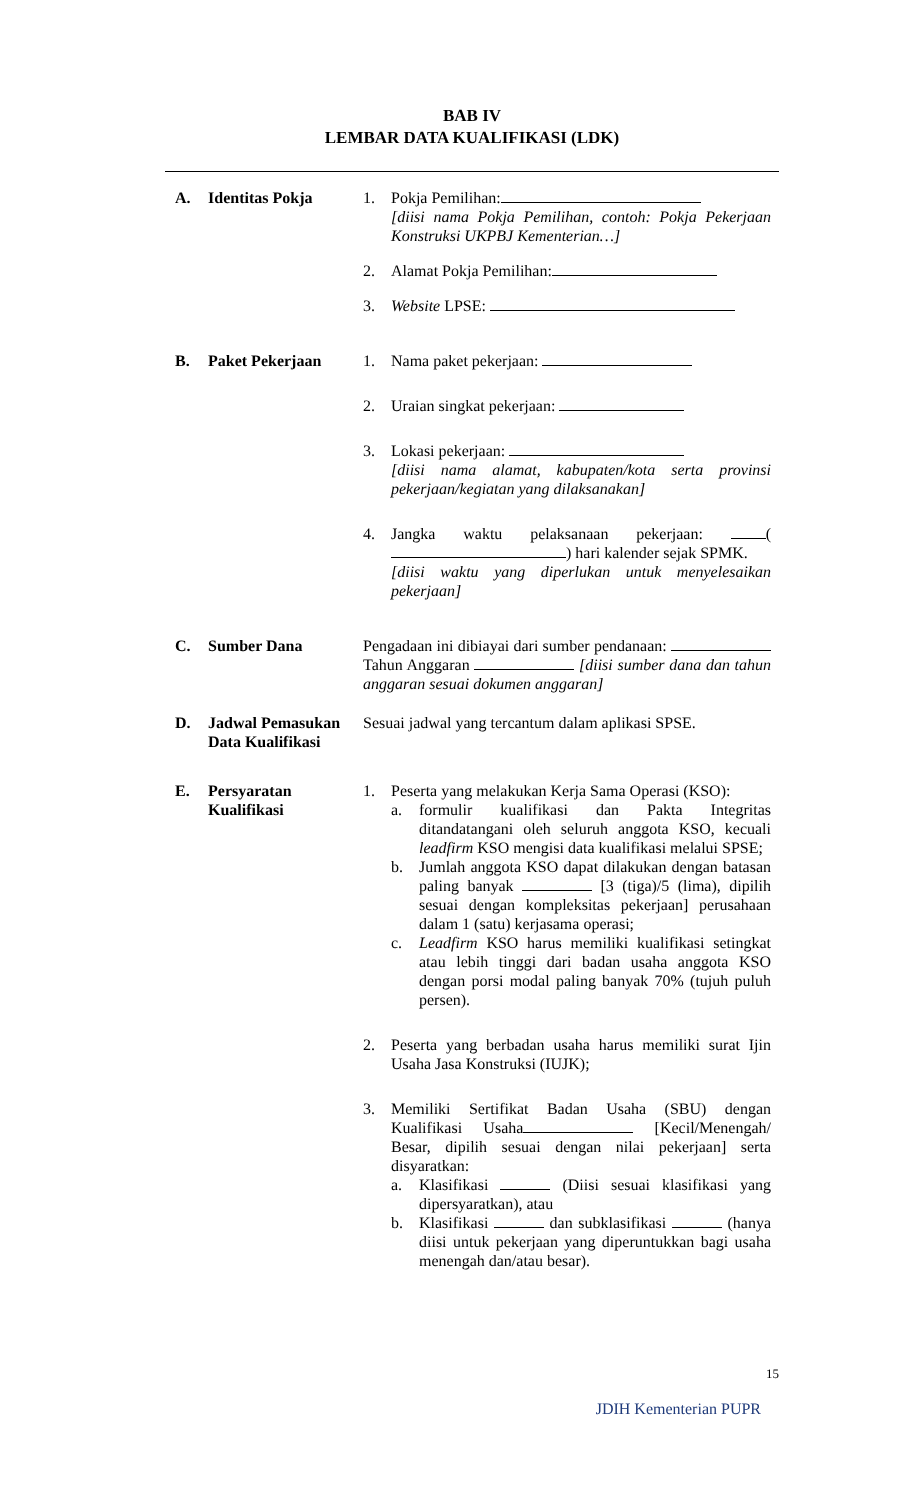BAB IV
LEMBAR DATA KUALIFIKASI (LDK)
A. Identitas Pokja 1. Pokja Pemilihan:
[diisi nama Pokja Pemilihan, contoh: Pokja Pekerjaan Konstruksi UKPBJ Kementerian…]
2. Alamat Pokja Pemilihan:
3. Website LPSE:
B. Paket Pekerjaan 1. Nama paket pekerjaan:
2. Uraian singkat pekerjaan:
3. Lokasi pekerjaan:
[diisi nama alamat, kabupaten/kota serta provinsi pekerjaan/kegiatan yang dilaksanakan]
4. Jangka waktu pelaksanaan pekerjaan: ( ) hari kalender sejak SPMK.
[diisi waktu yang diperlukan untuk menyelesaikan pekerjaan]
C. Sumber Dana Pengadaan ini dibiayai dari sumber pendanaan: Tahun Anggaran [diisi sumber dana dan tahun anggaran sesuai dokumen anggaran]
D. Jadwal Pemasukan Data Kualifikasi
Sesuai jadwal yang tercantum dalam aplikasi SPSE.
E. Persyaratan Kualifikasi
1. Peserta yang melakukan Kerja Sama Operasi (KSO):
a. formulir kualifikasi dan Pakta Integritas ditandatangani oleh seluruh anggota KSO, kecuali leadfirm KSO mengisi data kualifikasi melalui SPSE;
b. Jumlah anggota KSO dapat dilakukan dengan batasan paling banyak [3 (tiga)/5 (lima), dipilih sesuai dengan kompleksitas pekerjaan] perusahaan dalam 1 (satu) kerjasama operasi;
c. Leadfirm KSO harus memiliki kualifikasi setingkat atau lebih tinggi dari badan usaha anggota KSO dengan porsi modal paling banyak 70% (tujuh puluh persen).
2. Peserta yang berbadan usaha harus memiliki surat Ijin Usaha Jasa Konstruksi (IUJK);
3. Memiliki Sertifikat Badan Usaha (SBU) dengan Kualifikasi Usaha [Kecil/Menengah/ Besar, dipilih sesuai dengan nilai pekerjaan] serta disyaratkan:
a. Klasifikasi (Diisi sesuai klasifikasi yang dipersyaratkan), atau
b. Klasifikasi dan subklasifikasi (hanya diisi untuk pekerjaan yang diperuntukkan bagi usaha menengah dan/atau besar).
15
JDIH Kementerian PUPR